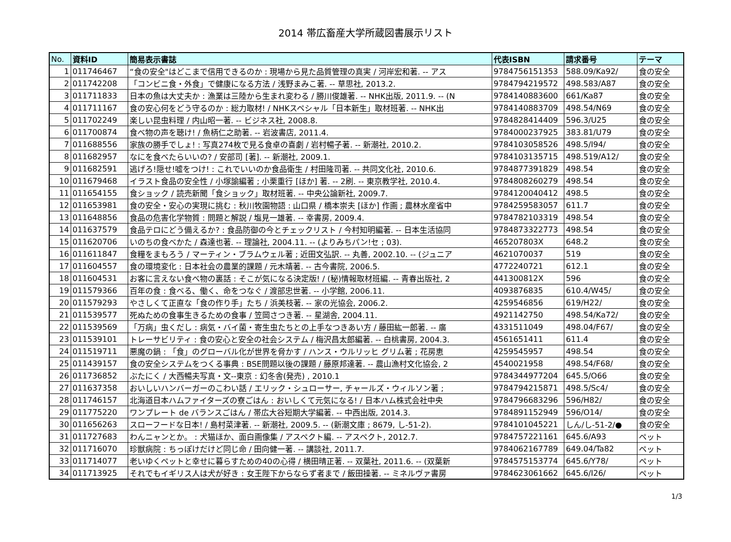2014 帯広畜産大学所蔵図書展示リスト
| No. | 資料ID | 簡易表示書誌 | 代表ISBN | 請求番号 | テーマ |
| --- | --- | --- | --- | --- | --- |
| 1 | 011746467 | “食の安全"はどこまで信用できるのか : 現場から見た品質管理の真実 / 河岸宏和著. -- アス | 9784756151353 | 588.09/Ka92/ | 食の安全 |
| 2 | 011742208 | 「コンビニ食・外食」で健康になる方法 / 浅野まみこ著. -- 草思社, 2013.2. | 9784794219572 | 498.583/A87 | 食の安全 |
| 3 | 011711833 | 日本の魚は大丈夫か : 漁業は三陸から生まれ変わる / 勝川俊雄著. -- NHK出版, 2011.9. -- (N | 9784140883600 | 661/Ka87 | 食の安全 |
| 4 | 011711167 | 食の安心何をどう守るのか : 総力取材! / NHKスペシャル「日本新生」取材班著. -- NHK出 | 9784140883709 | 498.54/N69 | 食の安全 |
| 5 | 011702249 | 楽しい昆虫料理 / 内山昭一著. -- ビジネス社, 2008.8. | 9784828414409 | 596.3/U25 | 食の安全 |
| 6 | 011700874 | 食べ物の声を聴け! / 魚柄仁之助著. -- 岩波書店, 2011.4. | 9784000237925 | 383.81/U79 | 食の安全 |
| 7 | 011688556 | 家族の勝手でしょ! : 写真274枚で見る食卓の喜劇 / 岩村暢子著. -- 新潮社, 2010.2. | 9784103058526 | 498.5/I94/ | 食の安全 |
| 8 | 011682957 | なにを食べたらいいの? / 安部司 [著]. -- 新潮社, 2009.1. | 9784103135715 | 498.519/A12/ | 食の安全 |
| 9 | 011682591 | 逃げろ!隠せ!嘘をつけ! : これでいいのか食品衛生 / 村田隆司著. -- 共同文化社, 2010.6. | 9784877391829 | 498.54 | 食の安全 |
| 10 | 011679468 | イラスト食品の安全性 / 小塚諭編著 ; 小栗重行 [ほか] 著. -- 2刷. -- 東京教学社, 2010.4. | 9784808260279 | 498.54 | 食の安全 |
| 11 | 011654155 | 食ショック / 読売新聞「食ショック」取材班著. -- 中央公論新社, 2009.7. | 9784120040412 | 498.5 | 食の安全 |
| 12 | 011653981 | 食の安全・安心の実現に挑む : 秋川牧園物語 : 山口県 / 橋本崇夫 [ほか] 作画 ; 農林水産省中 | 9784259583057 | 611.7 | 食の安全 |
| 13 | 011648856 | 食品の危害化学物質 : 問題と解説 / 塩見一雄著. -- 幸書房, 2009.4. | 9784782103319 | 498.54 | 食の安全 |
| 14 | 011637579 | 食品テロにどう備えるか? : 食品防御の今とチェックリスト / 今村知明編著. -- 日本生活協同 | 9784873322773 | 498.54 | 食の安全 |
| 15 | 011620706 | いのちの食べかた / 森達也著. -- 理論社, 2004.11. -- (よりみちパン!セ ; 03). | 465207803X | 648.2 | 食の安全 |
| 16 | 011611847 | 食糧をまもろう / マーティン・ブラムウェル著 ; 近田文弘訳. -- 丸善, 2002.10. -- (ジュニア | 4621070037 | 519 | 食の安全 |
| 17 | 011604557 | 食の環境変化 : 日本社会の農業的課題 / 元木靖著. -- 古今書院, 2006.5. | 4772240721 | 612.1 | 食の安全 |
| 18 | 011604531 | お客に言えない食べ物の裏話 : そこが気になる決定版! / (秘)情報取材班編. -- 青春出版社, 2 | 441300812X | 596 | 食の安全 |
| 19 | 011579366 | 百年の食 : 食べる、働く、命をつなぐ / 渡部忠世著. -- 小学館, 2006.11. | 4093876835 | 610.4/W45/ | 食の安全 |
| 20 | 011579293 | やさしくて正直な「食の作り手」たち / 浜美枝著. -- 家の光協会, 2006.2. | 4259546856 | 619/H22/ | 食の安全 |
| 21 | 011539577 | 死ぬための食事生きるための食事 / 笠岡さつき著. -- 星湖舎, 2004.11. | 4921142750 | 498.54/Ka72/ | 食の安全 |
| 22 | 011539569 | 「万病」虫くだし : 病気・バイ菌・寄生虫たちとの上手なつきあい方 / 藤田紘一郎著. -- 廣 | 4331511049 | 498.04/F67/ | 食の安全 |
| 23 | 011539101 | トレーサビリティ : 食の安心と安全の社会システム / 梅沢昌太郎編著. -- 白桃書房, 2004.3. | 4561651411 | 611.4 | 食の安全 |
| 24 | 011519711 | 悪魔の鍋 : 「食」のグローバル化が世界を脅かす / ハンス・ウルリッヒ グリム著 ; 花房恵 | 4259545957 | 498.54 | 食の安全 |
| 25 | 011439157 | 食の安全システムをつくる事典 : BSE問題以後の課題 / 藤原邦達著. -- 農山漁村文化協会, 2 | 4540021958 | 498.54/F68/ | 食の安全 |
| 26 | 011736852 | ぶたにく / 大西暢夫写真・文--東京 : 幻冬舎(発売) , 2010.1 | 9784344977204 | 645.5/O66 | 食の安全 |
| 27 | 011637358 | おいしいハンバーガーのこわい話 / エリック・シュローサー, チャールズ・ウィルソン著 ; | 9784794215871 | 498.5/Sc4/ | 食の安全 |
| 28 | 011746157 | 北海道日本ハムファイターズの寮ごはん : おいしくて元気になる! / 日本ハム株式会社中央 | 9784796683296 | 596/H82/ | 食の安全 |
| 29 | 011775220 | ワンプレート de バランスごはん / 帯広大谷短期大学編著. -- 中西出版, 2014.3. | 9784891152949 | 596/O14/ | 食の安全 |
| 30 | 011656263 | スローフードな日本! / 島村菜津著. -- 新潮社, 2009.5. -- (新潮文庫 ; 8679, し-51-2). | 9784101045221 | しん/し-51-2/● | 食の安全 |
| 31 | 011727683 | わんニャンとか。 : 犬猫ほか、面白画像集 / アスペクト編. -- アスペクト, 2012.7. | 9784757221161 | 645.6/A93 | ペット |
| 32 | 011716070 | 珍獣病院 : ちっぽけだけど同じ命 / 田向健一著. -- 講談社, 2011.7. | 9784062167789 | 649.04/Ta82 | ペット |
| 33 | 011714077 | 老いゆくペットと幸せに暮らすための40の心得 / 横田晴正著. -- 双葉社, 2011.6. -- (双葉新 | 9784575153774 | 645.6/Y78/ | ペット |
| 34 | 011713925 | それでもイギリス人は犬が好き : 女王陛下からならず者まで / 飯田操著. -- ミネルヴァ書房 | 9784623061662 | 645.6/I26/ | ペット |
1/3